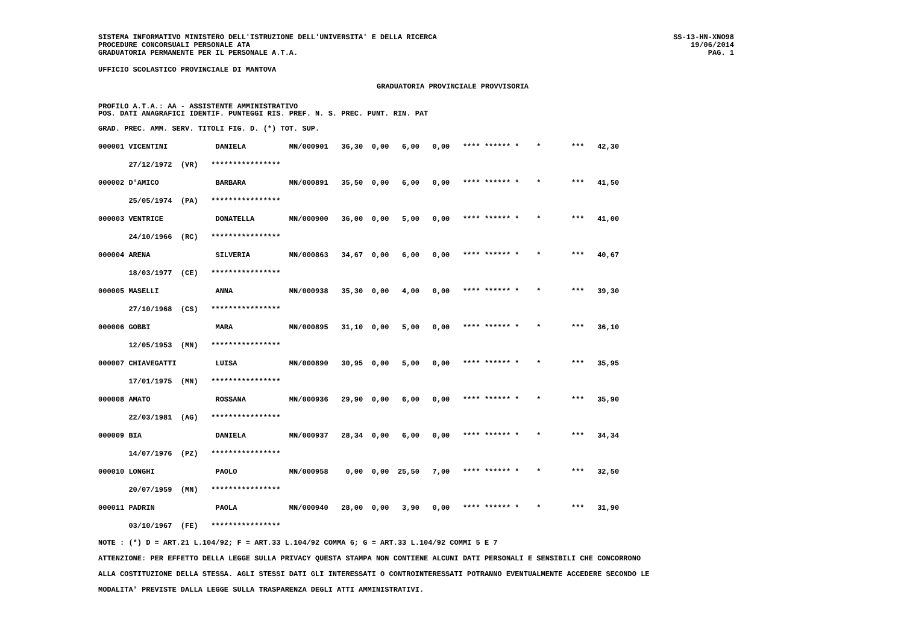SISTEMA INFORMATIVO MINISTERO DELL'ISTRUZIONE DELL'UNIVERSITA' E DELLA RICERCA
PROCEDURE CONCORSUALI PERSONALE ATA
GRADUATORIA PERMANENTE PER IL PERSONALE A.T.A.
SS-13-HN-XNO98
19/06/2014
PAG. 1
UFFICIO SCOLASTICO PROVINCIALE DI MANTOVA
GRADUATORIA PROVINCIALE PROVVISORIA
PROFILO A.T.A.: AA - ASSISTENTE AMMINISTRATIVO
POS. DATI ANAGRAFICI IDENTIF. PUNTEGGI RIS. PREF. N. S. PREC. PUNT. RIN. PAT
GRAD. PREC. AMM. SERV. TITOLI FIG. D. (*) TOT. SUP.
| 000001 VICENTINI DANIELA MN/000901 36,30 0,00 6,00 0,00 **** ****** * * *** 42,30 |
| 27/12/1972 (VR) **************** |
| 000002 D'AMICO BARBARA MN/000891 35,50 0,00 6,00 0,00 **** ****** * * *** 41,50 |
| 25/05/1974 (PA) **************** |
| 000003 VENTRICE DONATELLA MN/000900 36,00 0,00 5,00 0,00 **** ****** * * *** 41,00 |
| 24/10/1966 (RC) **************** |
| 000004 ARENA SILVERIA MN/000863 34,67 0,00 6,00 0,00 **** ****** * * *** 40,67 |
| 18/03/1977 (CE) **************** |
| 000005 MASELLI ANNA MN/000938 35,30 0,00 4,00 0,00 **** ****** * * *** 39,30 |
| 27/10/1968 (CS) **************** |
| 000006 GOBBI MARA MN/000895 31,10 0,00 5,00 0,00 **** ****** * * *** 36,10 |
| 12/05/1953 (MN) **************** |
| 000007 CHIAVEGATTI LUISA MN/000890 30,95 0,00 5,00 0,00 **** ****** * * *** 35,95 |
| 17/01/1975 (MN) **************** |
| 000008 AMATO ROSSANA MN/000936 29,90 0,00 6,00 0,00 **** ****** * * *** 35,90 |
| 22/03/1981 (AG) **************** |
| 000009 BIA DANIELA MN/000937 28,34 0,00 6,00 0,00 **** ****** * * *** 34,34 |
| 14/07/1976 (PZ) **************** |
| 000010 LONGHI PAOLO MN/000958 0,00 0,00 25,50 7,00 **** ****** * * *** 32,50 |
| 20/07/1959 (MN) **************** |
| 000011 PADRIN PAOLA MN/000940 28,00 0,00 3,90 0,00 **** ****** * * *** 31,90 |
| 03/10/1967 (FE) **************** |
NOTE : (*) D = ART.21 L.104/92; F = ART.33 L.104/92 COMMA 6; G = ART.33 L.104/92 COMMI 5 E 7
ATTENZIONE: PER EFFETTO DELLA LEGGE SULLA PRIVACY QUESTA STAMPA NON CONTIENE ALCUNI DATI PERSONALI E SENSIBILI CHE CONCORRONO
ALLA COSTITUZIONE DELLA STESSA. AGLI STESSI DATI GLI INTERESSATI O CONTROINTERESSATI POTRANNO EVENTUALMENTE ACCEDERE SECONDO LE
MODALITA' PREVISTE DALLA LEGGE SULLA TRASPARENZA DEGLI ATTI AMMINISTRATIVI.